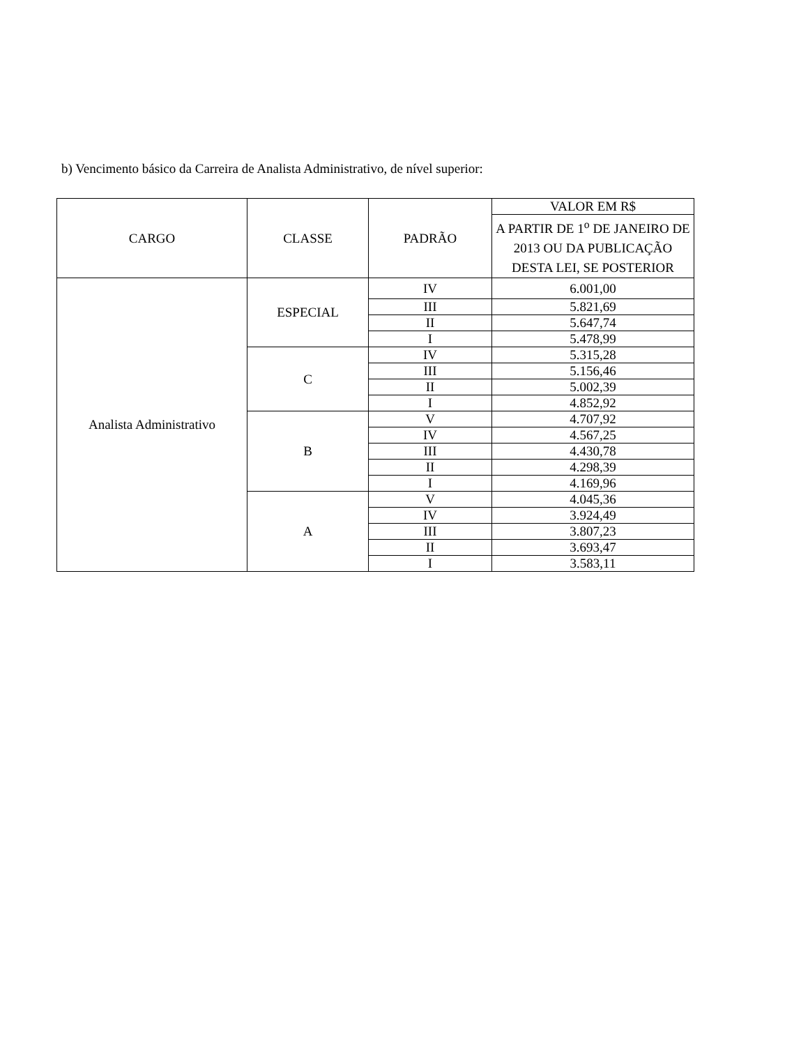b) Vencimento básico da Carreira de Analista Administrativo, de nível superior:
| CARGO | CLASSE | PADRÃO | VALOR EM R$ |
| --- | --- | --- | --- |
| | | | A PARTIR DE 1<sup>o</sup> DE JANEIRO DE 2013 OU DA PUBLICAÇÃO DESTA LEI, SE POSTERIOR |
| Analista Administrativo | ESPECIAL | IV | 6.001,00 |
| | | III | 5.821,69 |
| | | II | 5.647,74 |
| | | I | 5.478,99 |
| | C | IV | 5.315,28 |
| | | III | 5.156,46 |
| | | II | 5.002,39 |
| | | I | 4.852,92 |
| | B | V | 4.707,92 |
| | | IV | 4.567,25 |
| | | III | 4.430,78 |
| | | II | 4.298,39 |
| | | I | 4.169,96 |
| | A | V | 4.045,36 |
| | | IV | 3.924,49 |
| | | III | 3.807,23 |
| | | II | 3.693,47 |
| | | I | 3.583,11 |